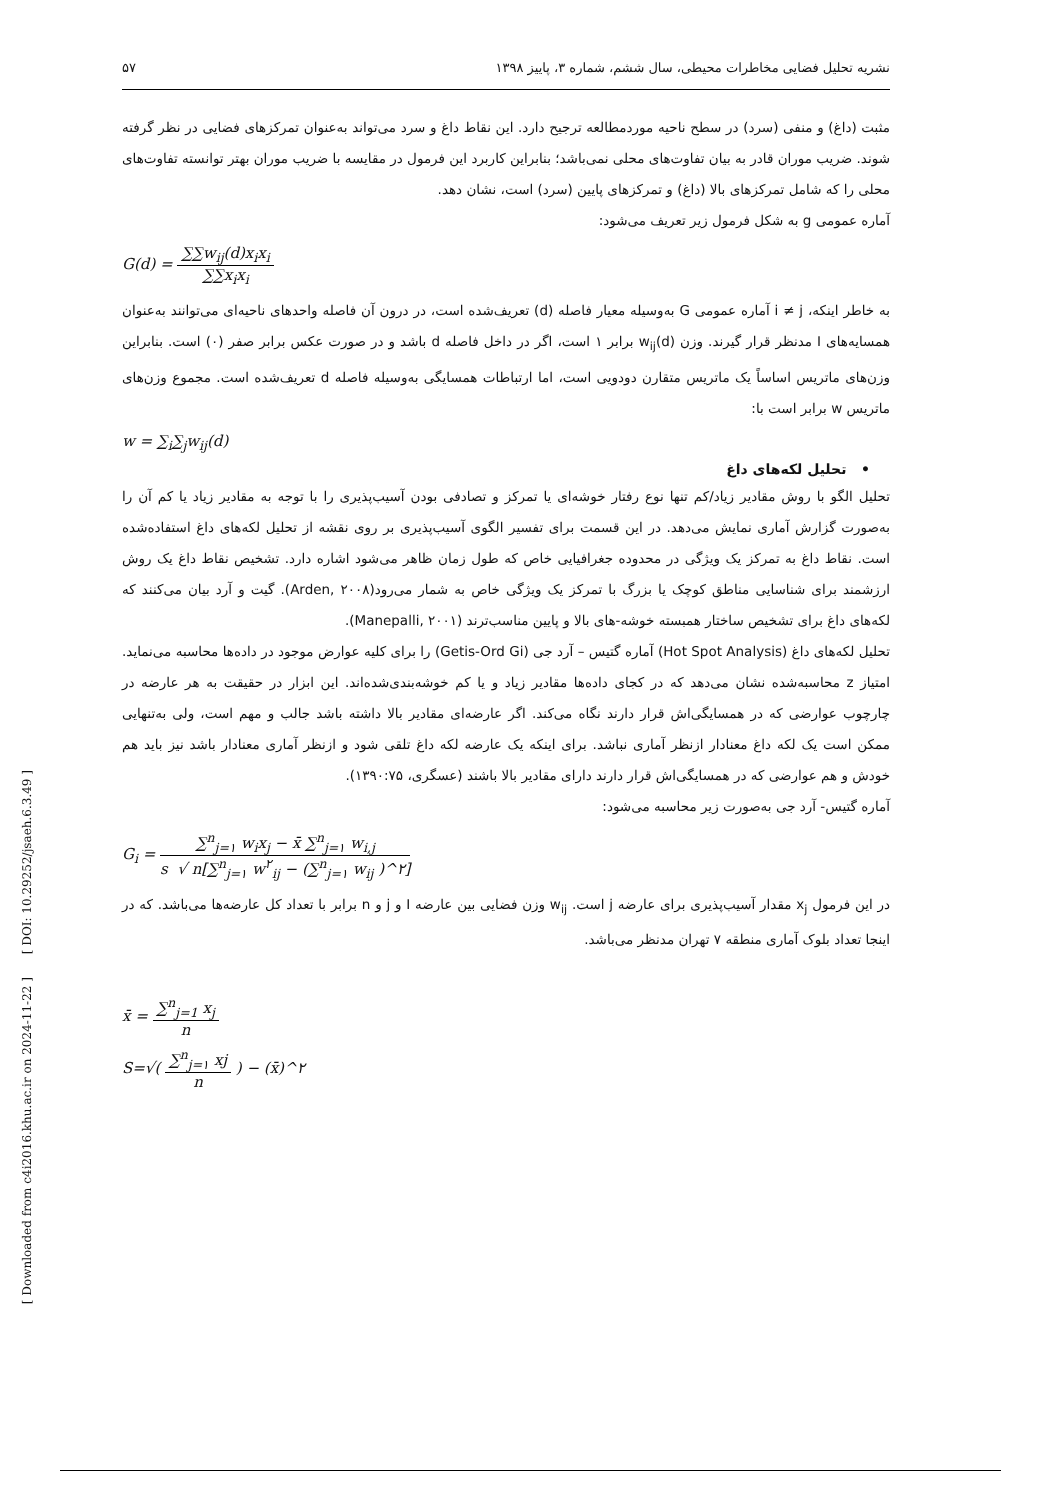[ Downloaded from c4i2016.khu.ac.ir on 2024-11-22 ] [ DOI: 10.29252/jsaeh.6.3.49 ]
نشریه تحلیل فضایی مخاطرات محیطی، سال ششم، شماره ۳، پاییز ۱۳۹۸ ۵۷
مثبت (داغ) و منفی (سرد) در سطح ناحیه موردمطالعه ترجیح دارد. این نقاط داغ و سرد می‌تواند به‌عنوان تمرکزهای فضایی در نظر گرفته شوند. ضریب موران قادر به بیان تفاوت‌های محلی نمی‌باشد؛ بنابراین کاربرد این فرمول در مقایسه با ضریب موران بهتر توانسته تفاوت‌های محلی را که شامل تمرکزهای بالا (داغ) و تمرکزهای پایین (سرد) است، نشان دهد.
آماره عمومی g به شکل فرمول زیر تعریف می‌شود:
G(d) = ∑∑w<sub>ij</sub>(d)x<sub>i</sub>x<sub>i</sub> ∑∑x<sub>i</sub>x<sub>i</sub>
به خاطر اینکه، i ≠ j آماره عمومی G به‌وسیله معیار فاصله (d) تعریف‌شده است، در درون آن فاصله واحدهای ناحیه‌ای می‌توانند به‌عنوان همسایه‌های I مدنظر قرار گیرند. وزن w<sub>ij</sub>(d) برابر ۱ است، اگر در داخل فاصله d باشد و در صورت عکس برابر صفر (۰) است. بنابراین وزن‌های ماتریس اساساً یک ماتریس متقارن دودویی است، اما ارتباطات همسایگی به‌وسیله فاصله d تعریف‌شده است. مجموع وزن‌های ماتریس w برابر است با:
w = ∑<sub>i</sub>∑<sub>j</sub>w<sub>ij</sub>(d)
• تحلیل لکه‌های داغ
تحلیل الگو با روش مقادیر زیاد/کم تنها نوع رفتار خوشه‌ای یا تمرکز و تصادفی بودن آسیب‌پذیری را با توجه به مقادیر زیاد یا کم آن را به‌صورت گزارش آماری نمایش می‌دهد. در این قسمت برای تفسیر الگوی آسیب‌پذیری بر روی نقشه از تحلیل لکه‌های داغ استفاده‌شده است. نقاط داغ به تمرکز یک ویژگی در محدوده جغرافیایی خاص که طول زمان ظاهر می‌شود اشاره دارد. تشخیص نقاط داغ یک روش ارزشمند برای شناسایی مناطق کوچک یا بزرگ با تمرکز یک ویژگی خاص به شمار می‌رود(Arden, ۲۰۰۸). گیت و آرد بیان می‌کنند که لکه‌های داغ برای تشخیص ساختار همبسته خوشه-های بالا و پایین مناسب‌ترند (Manepalli, ۲۰۰۱).
تحلیل لکه‌های داغ (Hot Spot Analysis) آماره گتیس – آرد جی (Getis-Ord Gi) را برای کلیه عوارض موجود در داده‌ها محاسبه می‌نماید. امتیاز z محاسبه‌شده نشان می‌دهد که در کجای داده‌ها مقادیر زیاد و یا کم خوشه‌بندی‌شده‌اند. این ابزار در حقیقت به هر عارضه در چارچوب عوارضی که در همسایگی‌اش قرار دارند نگاه می‌کند. اگر عارضه‌ای مقادیر بالا داشته باشد جالب و مهم است، ولی به‌تنهایی ممکن است یک لکه داغ معنادار ازنظر آماری نباشد. برای اینکه یک عارضه لکه داغ تلقی شود و ازنظر آماری معنادار باشد نیز باید هم خودش و هم عوارضی که در همسایگی‌اش قرار دارند دارای مقادیر بالا باشند (عسگری، ۱۳۹۰:۷۵).
آماره گتیس- آرد جی به‌صورت زیر محاسبه می‌شود:
G<sub>i</sub> = ∑<sup>n</sup><sub>j=۱</sub> w<sub>i</sub>x<sub>j</sub> − x̄ ∑<sup>n</sup><sub>j=۱</sub> w<sub>i,j</sub> s √ n[∑<sup>n</sup><sub>j=۱</sub> w<sup>۲</sup><sub>ij</sub> − (∑<sup>n</sup><sub>j=۱</sub> w<sub>ij</sub> )^۲]
در این فرمول x<sub>j</sub> مقدار آسیب‌پذیری برای عارضه j است. w<sub>ij</sub> وزن فضایی بین عارضه I و j و n برابر با تعداد کل عارضه‌ها می‌باشد. که در اینجا تعداد بلوک آماری منطقه ۷ تهران مدنظر می‌باشد.
x̄ = ∑<sup>n</sup><sub>j=1</sub> x<sub>j</sub> n
S=√( ∑<sup>n</sup><sub>j=۱</sub> xj n ) − (x̄)^۲